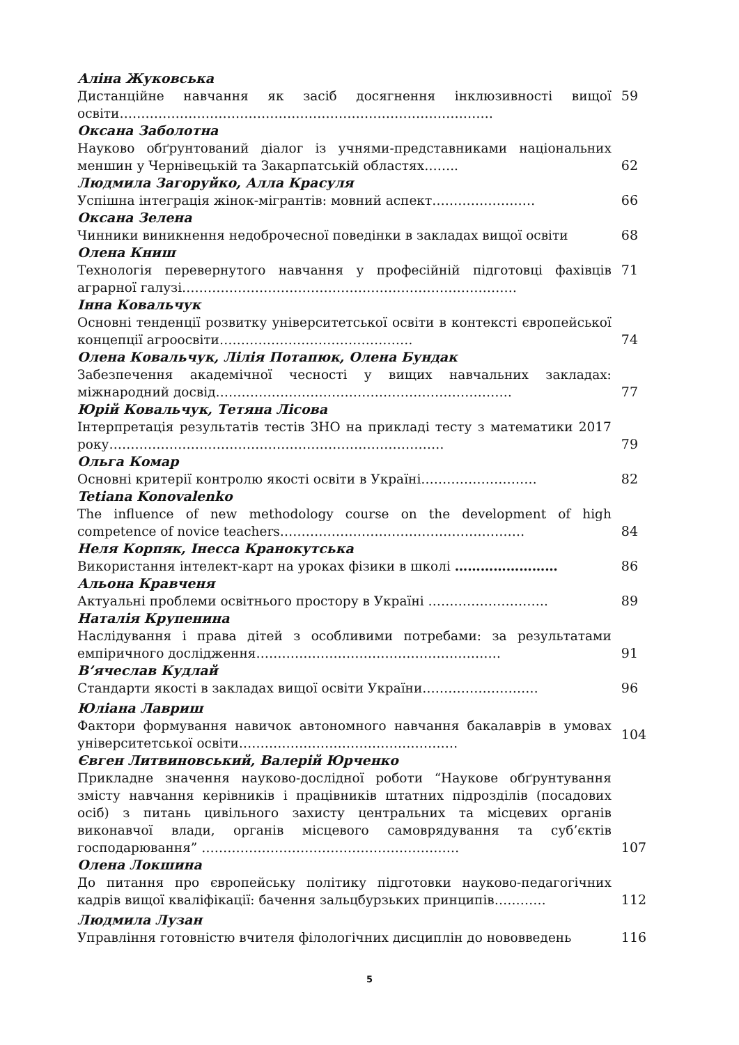Аліна Жуковська
Дистанційне навчання як засіб досягнення інклюзивності вищої освіти……………………………………………………………………………
59
Оксана Заболотна
Науково обґрунтований діалог із учнями-представниками національних меншин у Чернівецькій та Закарпатській областях……..
62
Людмила Загоруйко, Алла Красуля
Успішна інтеграція жінок-мігрантів: мовний аспект……………………
66
Оксана Зелена
Чинники виникнення недоброчесної поведінки в закладах вищої освіти
68
Олена Книш
Технологія перевернутого навчання у професійній підготовці фахівців аграрної галузі……………………………………………………………………
71
Інна Ковальчук
Основні тенденції розвитку університетської освіти в контексті європейської концепції агроосвіти………………………………………
74
Олена Ковальчук, Лілія Потапюк, Олена Бундак
Забезпечення академічної чесності у вищих навчальних закладах: міжнародний досвід……………………………………………………………
77
Юрій Ковальчук, Тетяна Лісова
Інтерпретація результатів тестів ЗНО на прикладі тесту з математики 2017 року……………………………………………………………………
79
Ольга Комар
Основні критерії контролю якості освіти в Україні………………………
82
Tetiana Konovalenko
The influence of new methodology course on the development of high competence of novice teachers…………………………………………………
84
Неля Корпяк, Інесса Кранокутська
Використання інтелект-карт на уроках фізики в школі ……………………
86
Альона Кравченя
Актуальні проблеми освітнього простору в Україні ……………………….
89
Наталія Крупенина
Наслідування і права дітей з особливими потребами: за результатами емпіричного дослідження…………………………………………………
91
В’ячеслав Кудлай
Стандарти якості в закладах вищої освіти України………………………
96
Юліана Лавриш
Фактори формування навичок автономного навчання бакалаврів в умовах університетської освіти……………………………………………
104
Євген Литвиновський, Валерій Юрченко
Прикладне значення науково-дослідної роботи “Наукове обґрунтування змісту навчання керівників і працівників штатних підрозділів (посадових осіб) з питань цивільного захисту центральних та місцевих органів виконавчої влади, органів місцевого самоврядування та суб’єктів господарювання” ……………………………………………………
107
Олена Локшина
До питання про європейську політику підготовки науково-педагогічних кадрів вищої кваліфікації: бачення зальцбурзьких принципів…………
112
Людмила Лузан
Управління готовністю вчителя філологічних дисциплін до нововведень 116
5